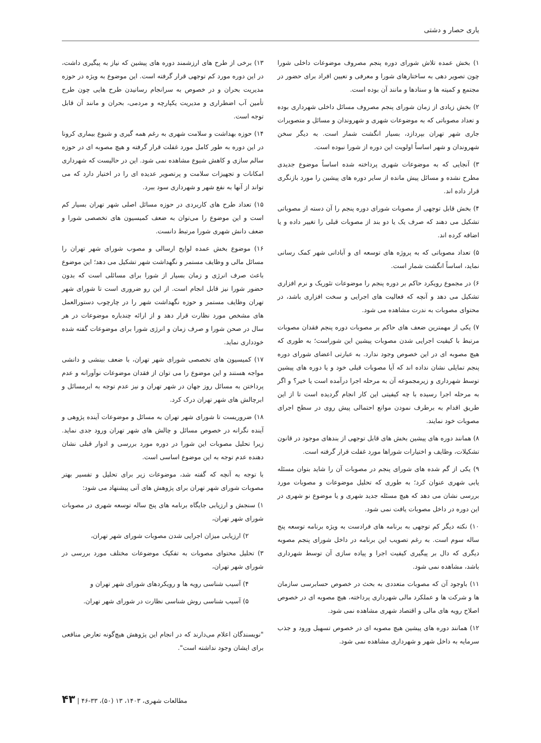یاری حصار و دشتی
۱) بخش عمده تلاش شورای دوره پنجم مصروف موضوعات داخلی شورا چون تصویر دهی به ساختارهای شورا و معرفی و تعیین افراد برای حضور در مجتمع و کمیته ها و ستادها و مانند آن بوده است.
۲) بخش زیادی از زمان شورای پنجم مصروف مسائل داخلی شهرداری بوده و تعداد مصوباتی که به موضوعات شهری و شهروندان و مسائل و متصویرات جاری شهر تهران بپردازد، بسیار انگشت شمار است. به دیگر سخن شهروندان و شهر اساساً اولویت این دوره از شورا نبوده است.
۳) آنجایی که به موضوعات شهری پرداخته شده اساساً موضوع جدیدی مطرح نشده و مسائل پیش مانده از سایر دوره های پیشین را مورد بازنگری قرار داده اند.
۴) بخش قابل توجهی از مصوبات شورای دوره پنجم را آن دسته از مصوباتی تشکیل می دهند که صرف یک یا دو بند از مصوبات قبلی را تغییر داده و یا اضافه کرده اند.
۵) تعداد مصوباتی که به پروژه های توسعه ای و آبادانی شهر کمک رسانی نماید، اساساً انگشت شمار است.
۶) در مجموع رویکرد حاکم بر دوره پنجم را موضوعات تئوریک و نرم افزاری تشکیل می دهد و آنچه که فعالیت های اجرایی و سخت افزاری باشد، در محتوای مصوبات به ندرت مشاهده می شود.
۷) یکی از مهمترین ضعف های حاکم بر مصوبات دوره پنجم فقدان مصوبات مرتبط با کیفیت اجرایی شدن مصوبات پیشین این شوراست؛ به طوری که هیچ مصوبه ای در این خصوص وجود ندارد. به عبارتی اعضای شورای دوره پنجم تمایلی نشان نداده اند که آیا مصوبات قبلی خود و یا دوره های پیشین توسط شهرداری و زیرمجموعه آن به مرحله اجرا درآمده است یا خیر؟ و اگر به مرحله اجرا رسیده با چه کیفیتی این کار انجام گردیده است تا از این طریق اقدام به برطرف نمودن موانع احتمالی پیش روی در سطح اجرای مصوبات خود نمایند.
۸) همانند دوره های پیشین بخش های قابل توجهی از بندهای موجود در قانون تشکیلات، وظایف و اختیارات شوراها مورد غفلت قرار گرفته است.
۹) یکی از گم شده های شورای پنجم در مصوبات آن را شاید بتوان مسئله یابی شهری عنوان کرد؛ به طوری که تحلیل موضوعات و مصوبات مورد بررسی نشان می دهد که هیچ مسئله جدید شهری و یا موضوع نو شهری در این دوره در داخل مصوبات یافت نمی شود.
۱۰) نکته دیگر کم توجهی به برنامه های فرادست به ویژه برنامه توسعه پنج ساله سوم است. به رغم تصویب این برنامه در داخل شورای پنجم مصوبه دیگری که دال بر پیگیری کیفیت اجرا و پیاده سازی آن توسط شهرداری باشد، مشاهده نمی شود.
۱۱) باوجود آن که مصوبات متعددی به بحث در خصوص حسابرسی سازمان ها و شرکت ها و عملکرد مالی شهرداری پرداخته، هیچ مصوبه ای در خصوص اصلاح رویه های مالی و اقتصاد شهری مشاهده نمی شود.
۱۲) همانند دوره های پیشین هیچ مصوبه ای در خصوص تسهیل ورود و جذب سرمایه به داخل شهر و شهرداری مشاهده نمی شود.
۱۳) برخی از طرح های ارزشمند دوره های پیشین که نیاز به پیگیری داشت، در این دوره مورد کم توجهی قرار گرفته است. این موضوع به ویژه در حوزه مدیریت بحران و در خصوص به سرانجام رسانیدن طرح هایی چون طرح تأمین آب اضطراری و مدیریت یکپارچه و مردمی، بحران و مانند آن قابل توجه است.
۱۴) حوزه بهداشت و سلامت شهری به رغم همه گیری و شیوع بیماری کرونا در این دوره به طور کامل مورد غفلت قرار گرفته و هیچ مصوبه ای در حوزه سالم سازی و کاهش شیوع مشاهده نمی شود. این در حالیست که شهرداری امکانات و تجهیزات سلامت و پرتصویر عدیده ای را در اختیار دارد که می تواند از آنها به نفع شهر و شهرداری سود ببرد.
۱۵) تعداد طرح های کاربردی در حوزه مسائل اصلی شهر تهران بسیار کم است و این موضوع را می‌توان به ضعف کمیسیون های تخصصی شورا و ضعف دانش شهری شورا مرتبط دانست.
۱۶) موضوع بخش عمده لوایح ارسالی و مصوب شورای شهر تهران را مسائل مالی و وظایف مستمر و نگهداشت شهر تشکیل می دهد؛ این موضوع باعث صرف انرژی و زمان بسیار از شورا برای مسائلی است که بدون حضور شورا نیز قابل انجام است. از این رو ضروری است تا شورای شهر تهران وظایف مستمر و حوزه نگهداشت شهر را در چارچوب دستورالعمل های مشخص مورد نظارت قرار دهد و از ارائه چندباره موضوعات در هر سال در صحن شورا و صرف زمان و انرژی شورا برای موضوعات گفته شده خودداری نماید.
۱۷) کمیسیون های تخصصی شورای شهر تهران، با ضعف بینشی و دانشی مواجه هستند و این موضوع را می توان از فقدان موضوعات نوآورانه و عدم پرداختن به مسائل روز جهان در شهر تهران و نیز عدم توجه به ابرمسائل و ابرچالش های شهر تهران درک کرد.
۱۸) ضروریست تا شورای شهر تهران به مسائل و موضوعات آینده پژوهی و آینده نگرانه در خصوص مسائل و چالش های شهر تهران ورود جدی نماید. زیرا تحلیل مصوبات این شورا در دوره مورد بررسی و ادوار قبلی نشان دهنده عدم توجه به این موضوع اساسی است.
با توجه به آنچه که گفته شد، موضوعات زیر برای تحلیل و تفسیر بهتر مصوبات شورای شهر تهران برای پژوهش های آتی پیشنهاد می شود:
۱) سنجش و ارزیابی جایگاه برنامه های پنج ساله توسعه شهری در مصوبات شورای شهر تهران،
۲) ارزیابی میزان اجرایی شدن مصوبات شورای شهر تهران،
۳) تحلیل محتوای مصوبات به تفکیک موضوعات مختلف مورد بررسی در شورای شهر تهران،
۴) آسیب شناسی رویه ها و رویکردهای شورای شهر تهران و
۵) آسیب شناسی روش شناسی نظارت در شورای شهر تهران.
"نویسندگان اعلام می‌دارند که در انجام این پژوهش هیچ‌گونه تعارض منافعی برای ایشان وجود نداشته است".
مطالعات شهری، ۱۴۰۳، ۱۳ (۵۰)، ۳۳-۴۶ | ۴۳